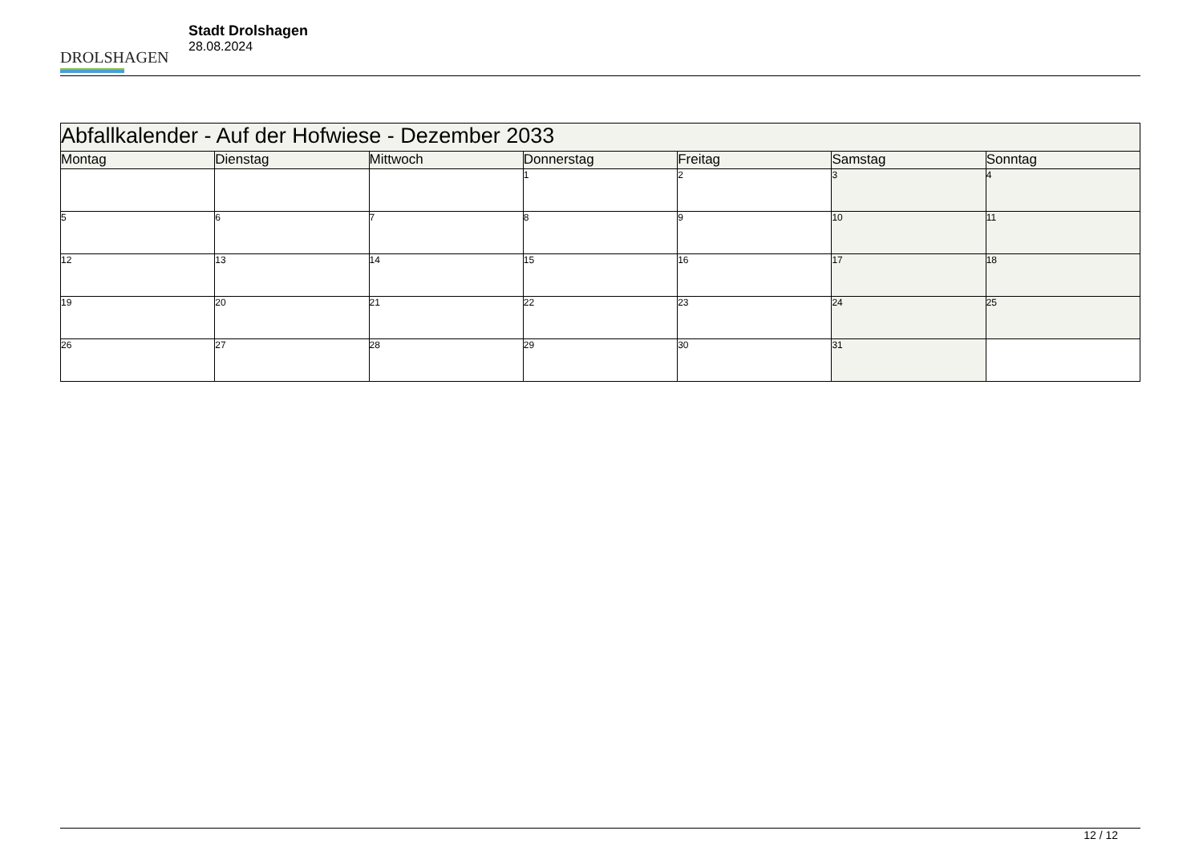DROLSHAGEN
Stadt Drolshagen
28.08.2024
| Abfallkalender - Auf der Hofwiese - Dezember 2033 | | | | | | |
| --- | --- | --- | --- | --- | --- | --- |
| Montag | Dienstag | Mittwoch | Donnerstag | Freitag | Samstag | Sonntag |
| | | | 1 | 2 | 3 | 4 |
| 5 | 6 | 7 | 8 | 9 | 10 | 11 |
| 12 | 13 | 14 | 15 | 16 | 17 | 18 |
| 19 | 20 | 21 | 22 | 23 | 24 | 25 |
| 26 | 27 | 28 | 29 | 30 | 31 | |
12 / 12